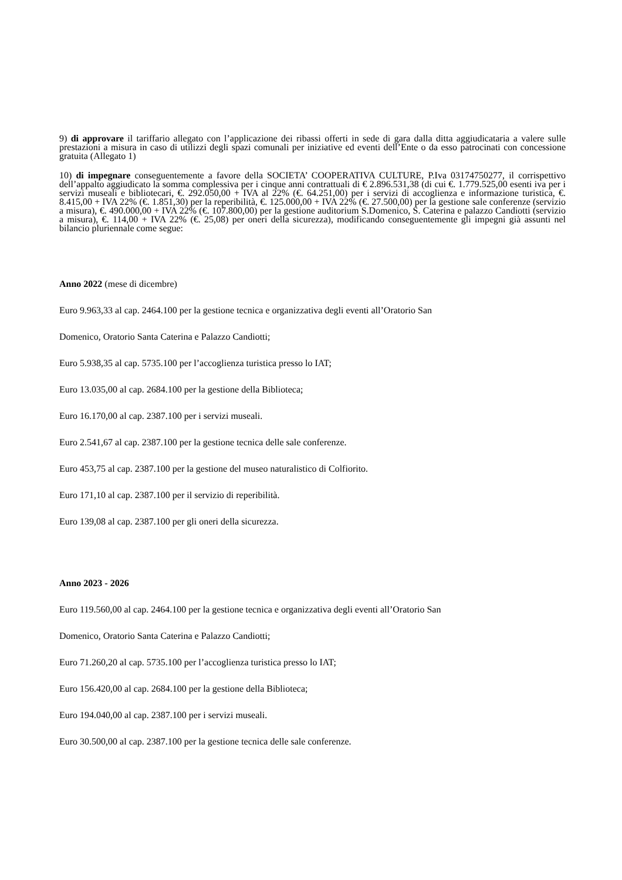9) di approvare il tariffario allegato con l’applicazione dei ribassi offerti in sede di gara dalla ditta aggiudicataria a valere sulle prestazioni a misura in caso di utilizzi degli spazi comunali per iniziative ed eventi dell’Ente o da esso patrocinati con concessione gratuita (Allegato 1)
10) di impegnare conseguentemente a favore della SOCIETA’ COOPERATIVA CULTURE, P.Iva 03174750277, il corrispettivo dell’appalto aggiudicato la somma complessiva per i cinque anni contrattuali di € 2.896.531,38 (di cui €. 1.779.525,00 esenti iva per i servizi museali e bibliotecari, €. 292.050,00 + IVA al 22% (€. 64.251,00) per i servizi di accoglienza e informazione turistica, €. 8.415,00 + IVA 22% (€. 1.851,30) per la reperibilità, €. 125.000,00 + IVA 22% (€. 27.500,00) per la gestione sale conferenze (servizio a misura), €. 490.000,00 + IVA 22% (€. 107.800,00) per la gestione auditorium S.Domenico, S. Caterina e palazzo Candiotti (servizio a misura), €. 114,00 + IVA 22% (€. 25,08) per oneri della sicurezza), modificando conseguentemente gli impegni già assunti nel bilancio pluriennale come segue:
Anno 2022 (mese di dicembre)
Euro 9.963,33 al cap. 2464.100 per la gestione tecnica e organizzativa degli eventi all’Oratorio San
Domenico, Oratorio Santa Caterina e Palazzo Candiotti;
Euro 5.938,35 al cap. 5735.100 per l’accoglienza turistica presso lo IAT;
Euro 13.035,00 al cap. 2684.100 per la gestione della Biblioteca;
Euro 16.170,00 al cap. 2387.100 per i servizi museali.
Euro 2.541,67 al cap. 2387.100 per la gestione tecnica delle sale conferenze.
Euro 453,75 al cap. 2387.100 per la gestione del museo naturalistico di Colfiorito.
Euro 171,10 al cap. 2387.100 per il servizio di reperibilità.
Euro 139,08 al cap. 2387.100 per gli oneri della sicurezza.
Anno 2023 - 2026
Euro 119.560,00 al cap. 2464.100 per la gestione tecnica e organizzativa degli eventi all’Oratorio San
Domenico, Oratorio Santa Caterina e Palazzo Candiotti;
Euro 71.260,20 al cap. 5735.100 per l’accoglienza turistica presso lo IAT;
Euro 156.420,00 al cap. 2684.100 per la gestione della Biblioteca;
Euro 194.040,00 al cap. 2387.100 per i servizi museali.
Euro 30.500,00 al cap. 2387.100 per la gestione tecnica delle sale conferenze.